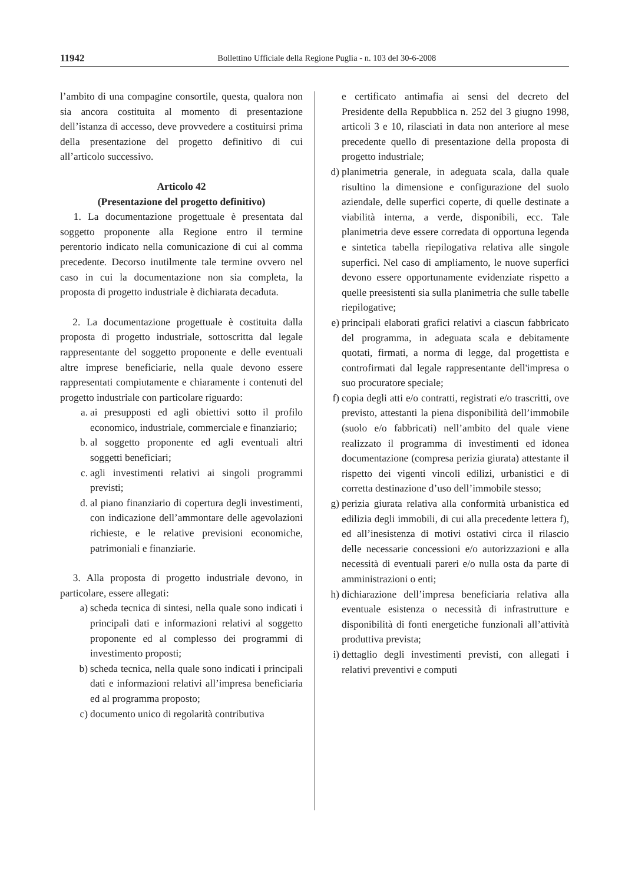11942 Bollettino Ufficiale della Regione Puglia - n. 103 del 30-6-2008
l’ambito di una compagine consortile, questa, qualora non sia ancora costituita al momento di presentazione dell’istanza di accesso, deve provvedere a costituirsi prima della presentazione del progetto definitivo di cui all’articolo successivo.
Articolo 42
(Presentazione del progetto definitivo)
1. La documentazione progettuale è presentata dal soggetto proponente alla Regione entro il termine perentorio indicato nella comunicazione di cui al comma precedente. Decorso inutilmente tale termine ovvero nel caso in cui la documentazione non sia completa, la proposta di progetto industriale è dichiarata decaduta.
2. La documentazione progettuale è costituita dalla proposta di progetto industriale, sottoscritta dal legale rappresentante del soggetto proponente e delle eventuali altre imprese beneficiarie, nella quale devono essere rappresentati compiutamente e chiaramente i contenuti del progetto industriale con particolare riguardo:
a. ai presupposti ed agli obiettivi sotto il profilo economico, industriale, commerciale e finanziario;
b. al soggetto proponente ed agli eventuali altri soggetti beneficiari;
c. agli investimenti relativi ai singoli programmi previsti;
d. al piano finanziario di copertura degli investimenti, con indicazione dell’ammontare delle agevolazioni richieste, e le relative previsioni economiche, patrimoniali e finanziarie.
3. Alla proposta di progetto industriale devono, in particolare, essere allegati:
a) scheda tecnica di sintesi, nella quale sono indicati i principali dati e informazioni relativi al soggetto proponente ed al complesso dei programmi di investimento proposti;
b) scheda tecnica, nella quale sono indicati i principali dati e informazioni relativi all’impresa beneficiaria ed al programma proposto;
c) documento unico di regolarità contributiva
e certificato antimafia ai sensi del decreto del Presidente della Repubblica n. 252 del 3 giugno 1998, articoli 3 e 10, rilasciati in data non anteriore al mese precedente quello di presentazione della proposta di progetto industriale;
d) planimetria generale, in adeguata scala, dalla quale risultino la dimensione e configurazione del suolo aziendale, delle superfici coperte, di quelle destinate a viabilità interna, a verde, disponibili, ecc. Tale planimetria deve essere corredata di opportuna legenda e sintetica tabella riepilogativa relativa alle singole superfici. Nel caso di ampliamento, le nuove superfici devono essere opportunamente evidenziate rispetto a quelle preesistenti sia sulla planimetria che sulle tabelle riepilogative;
e) principali elaborati grafici relativi a ciascun fabbricato del programma, in adeguata scala e debitamente quotati, firmati, a norma di legge, dal progettista e controfirmati dal legale rappresentante dell'impresa o suo procuratore speciale;
f) copia degli atti e/o contratti, registrati e/o trascritti, ove previsto, attestanti la piena disponibilità dell’immobile (suolo e/o fabbricati) nell’ambito del quale viene realizzato il programma di investimenti ed idonea documentazione (compresa perizia giurata) attestante il rispetto dei vigenti vincoli edilizi, urbanistici e di corretta destinazione d’uso dell’immobile stesso;
g) perizia giurata relativa alla conformità urbanistica ed edilizia degli immobili, di cui alla precedente lettera f), ed all’inesistenza di motivi ostativi circa il rilascio delle necessarie concessioni e/o autorizzazioni e alla necessità di eventuali pareri e/o nulla osta da parte di amministrazioni o enti;
h) dichiarazione dell’impresa beneficiaria relativa alla eventuale esistenza o necessità di infrastrutture e disponibilità di fonti energetiche funzionali all’attività produttiva prevista;
i) dettaglio degli investimenti previsti, con allegati i relativi preventivi e computi